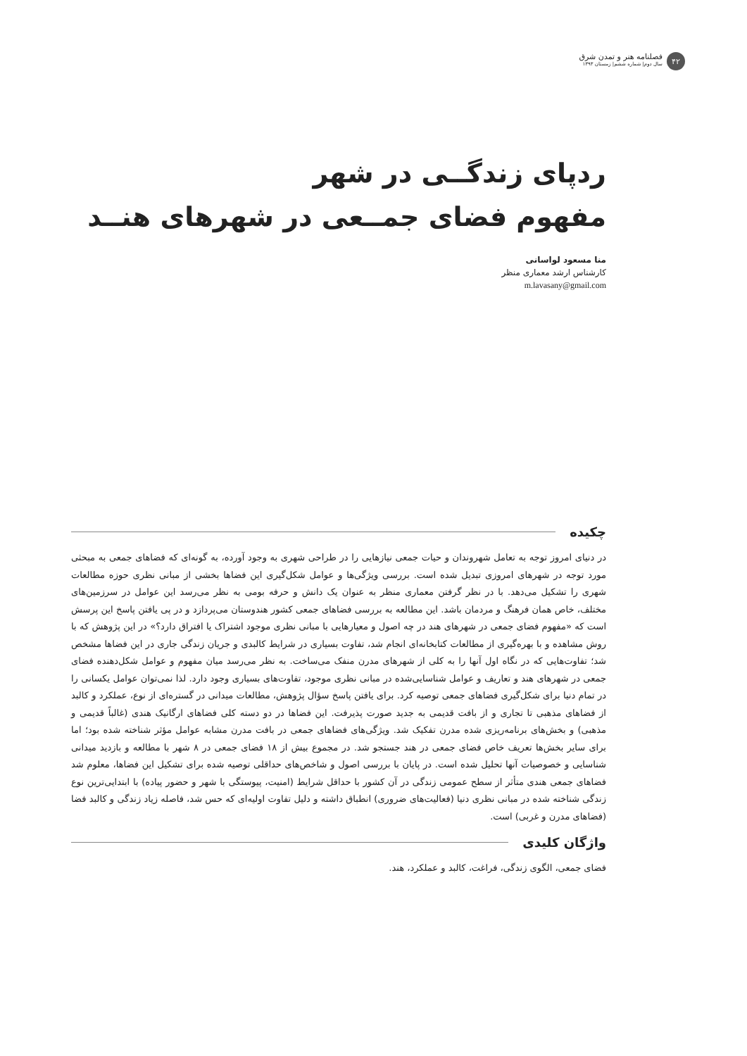۴۲
فصلنامه هنر و تمدن شرق
سال دوم| شماره ششم| زمستان ۱۳۹۳
ردپای زندگــی در شهر
مفهوم فضای جمــعی در شهرهای هنــد
منا مسعود لواسانی
کارشناس ارشد معماری منظر
m.lavasany@gmail.com
چکیده
در دنیای امروز توجه به تعامل شهروندان و حیات جمعی نیازهایی را در طراحی شهری به وجود آورده، به گونه‌ای که فضاهای جمعی به مبحثی مورد توجه در شهرهای امروزی تبدیل شده است. بررسی ویژگی‌ها و عوامل شکل‌گیری این فضاها بخشی از مبانی نظری حوزه مطالعات شهری را تشکیل می‌دهد. با در نظر گرفتن معماری منظر به عنوان یک دانش و حرفه بومی به نظر می‌رسد این عوامل در سرزمین‌های مختلف، خاص همان فرهنگ و مردمان باشد. این مطالعه به بررسی فضاهای جمعی کشور هندوستان می‌پردازد و در پی یافتن پاسخ این پرسش است که «مفهوم فضای جمعی در شهرهای هند در چه اصول و معیارهایی با مبانی نظری موجود اشتراک یا افتراق دارد؟» در این پژوهش که با روش مشاهده و با بهره‌گیری از مطالعات کتابخانه‌ای انجام شد، تفاوت بسیاری در شرایط کالبدی و جریان زندگی جاری در این فضاها مشخص شد؛ تفاوت‌هایی که در نگاه اول آنها را به کلی از شهرهای مدرن منفک می‌ساخت. به نظر می‌رسد میان مفهوم و عوامل شکل‌دهنده فضای جمعی در شهرهای هند و تعاریف و عوامل شناسایی‌شده در مبانی نظری موجود، تفاوت‌های بسیاری وجود دارد. لذا نمی‌توان عوامل یکسانی را در تمام دنیا برای شکل‌گیری فضاهای جمعی توصیه کرد. برای یافتن پاسخ سؤال پژوهش، مطالعات میدانی در گستره‌ای از نوع، عملکرد و کالبد از فضاهای مذهبی تا تجاری و از بافت قدیمی به جدید صورت پذیرفت. این فضاها در دو دسته کلی فضاهای ارگانیک هندی (غالباً قدیمی و مذهبی) و بخش‌های برنامه‌ریزی شده مدرن تفکیک شد. ویژگی‌های فضاهای جمعی در بافت مدرن مشابه عوامل مؤثر شناخته شده بود؛ اما برای سایر بخش‌ها تعریف خاص فضای جمعی در هند جستجو شد. در مجموع بیش از ۱۸ فضای جمعی در ۸ شهر با مطالعه و بازدید میدانی شناسایی و خصوصیات آنها تحلیل شده است. در پایان با بررسی اصول و شاخص‌های حداقلی توصیه شده برای تشکیل این فضاها، معلوم شد فضاهای جمعی هندی متأثر از سطح عمومی زندگی در آن کشور با حداقل شرایط (امنیت، پیوستگی با شهر و حضور پیاده) با ابتدایی‌ترین نوع زندگی شناخته شده در مبانی نظری دنیا (فعالیت‌های ضروری) انطباق داشته و دلیل تفاوت اولیه‌ای که حس شد، فاصله زیاد زندگی و کالبد فضا (فضاهای مدرن و غربی) است.
واژگان کلیدی
فضای جمعی، الگوی زندگی، فراغت، کالبد و عملکرد، هند.